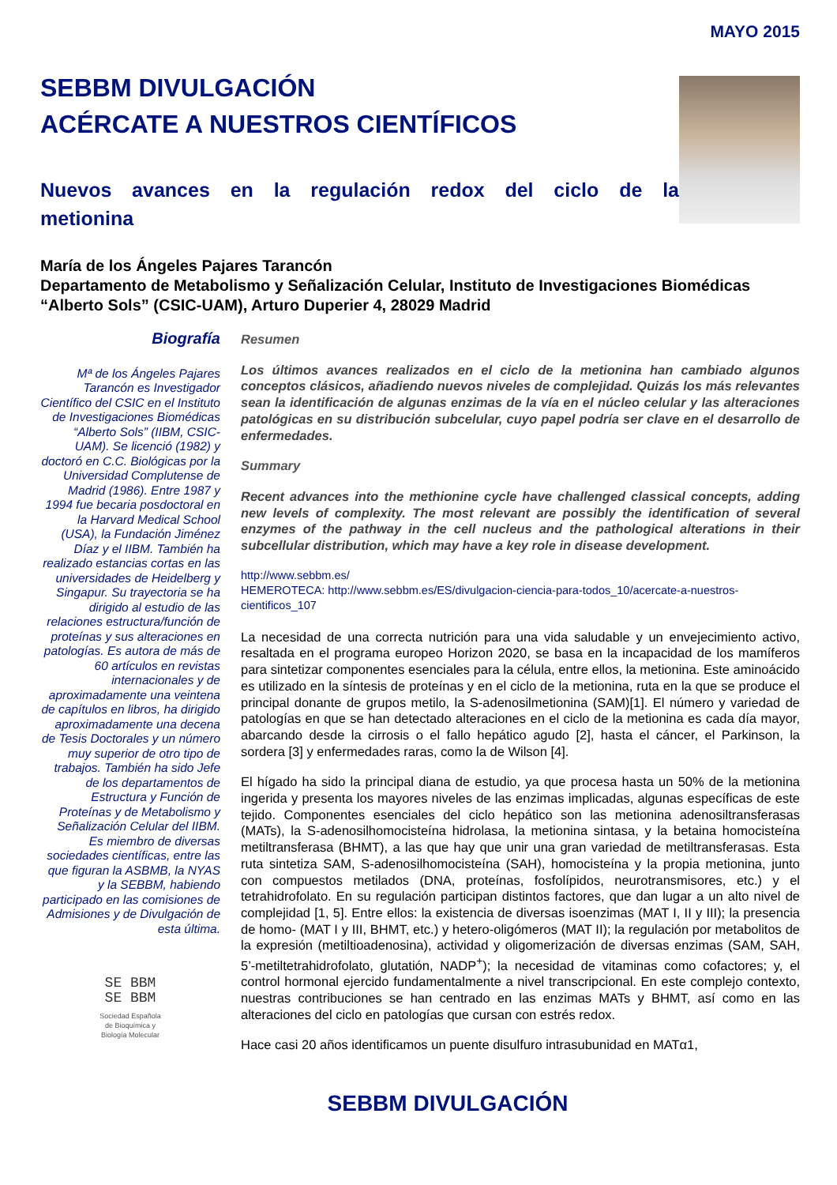MAYO 2015
SEBBM DIVULGACIÓN
ACÉRCATE A NUESTROS CIENTÍFICOS
Nuevos avances en la regulación redox del ciclo de la metionina
María de los Ángeles Pajares Tarancón
Departamento de Metabolismo y Señalización Celular, Instituto de Investigaciones Biomédicas “Alberto Sols” (CSIC-UAM), Arturo Duperier 4, 28029 Madrid
Biografía
Mª de los Ángeles Pajares Tarancón es Investigador Científico del CSIC en el Instituto de Investigaciones Biomédicas “Alberto Sols” (IIBM, CSIC-UAM). Se licenció (1982) y doctoró en C.C. Biológicas por la Universidad Complutense de Madrid (1986). Entre 1987 y 1994 fue becaria posdoctoral en la Harvard Medical School (USA), la Fundación Jiménez Díaz y el IIBM. También ha realizado estancias cortas en las universidades de Heidelberg y Singapur. Su trayectoria se ha dirigido al estudio de las relaciones estructura/función de proteínas y sus alteraciones en patologías. Es autora de más de 60 artículos en revistas internacionales y de aproximadamente una veintena de capítulos en libros, ha dirigido aproximadamente una decena de Tesis Doctorales y un número muy superior de otro tipo de trabajos. También ha sido Jefe de los departamentos de Estructura y Función de Proteínas y de Metabolismo y Señalización Celular del IIBM. Es miembro de diversas sociedades científicas, entre las que figuran la ASBMB, la NYAS y la SEBBM, habiendo participado en las comisiones de Admisiones y de Divulgación de esta última.
SE BBM
SE BBM
Sociedad Española
de Bioquímica y
Biología Molecular
Resumen
Los últimos avances realizados en el ciclo de la metionina han cambiado algunos conceptos clásicos, añadiendo nuevos niveles de complejidad. Quizás los más relevantes sean la identificación de algunas enzimas de la vía en el núcleo celular y las alteraciones patológicas en su distribución subcelular, cuyo papel podría ser clave en el desarrollo de enfermedades.
Summary
Recent advances into the methionine cycle have challenged classical concepts, adding new levels of complexity. The most relevant are possibly the identification of several enzymes of the pathway in the cell nucleus and the pathological alterations in their subcellular distribution, which may have a key role in disease development.
http://www.sebbm.es/
HEMEROTECA: http://www.sebbm.es/ES/divulgacion-ciencia-para-todos_10/acercate-a-nuestros-cientificos_107
La necesidad de una correcta nutrición para una vida saludable y un envejecimiento activo, resaltada en el programa europeo Horizon 2020, se basa en la incapacidad de los mamíferos para sintetizar componentes esenciales para la célula, entre ellos, la metionina. Este aminoácido es utilizado en la síntesis de proteínas y en el ciclo de la metionina, ruta en la que se produce el principal donante de grupos metilo, la S-adenosilmetionina (SAM)[1]. El número y variedad de patologías en que se han detectado alteraciones en el ciclo de la metionina es cada día mayor, abarcando desde la cirrosis o el fallo hepático agudo [2], hasta el cáncer, el Parkinson, la sordera [3] y enfermedades raras, como la de Wilson [4].
El hígado ha sido la principal diana de estudio, ya que procesa hasta un 50% de la metionina ingerida y presenta los mayores niveles de las enzimas implicadas, algunas específicas de este tejido. Componentes esenciales del ciclo hepático son las metionina adenosiltransferasas (MATs), la S-adenosilhomocisteína hidrolasa, la metionina sintasa, y la betaina homocisteína metiltransferasa (BHMT), a las que hay que unir una gran variedad de metiltransferasas. Esta ruta sintetiza SAM, S-adenosilhomocisteína (SAH), homocisteína y la propia metionina, junto con compuestos metilados (DNA, proteínas, fosfolípidos, neurotransmisores, etc.) y el tetrahidrofolato. En su regulación participan distintos factores, que dan lugar a un alto nivel de complejidad [1, 5]. Entre ellos: la existencia de diversas isoenzimas (MAT I, II y III); la presencia de homo- (MAT I y III, BHMT, etc.) y hetero-oligómeros (MAT II); la regulación por metabolitos de la expresión (metiltioadenosina), actividad y oligomerización de diversas enzimas (SAM, SAH, 5’-metiltetrahidrofolato, glutatión, NADP<sup>+</sup>); la necesidad de vitaminas como cofactores; y, el control hormonal ejercido fundamentalmente a nivel transcripcional. En este complejo contexto, nuestras contribuciones se han centrado en las enzimas MATs y BHMT, así como en las alteraciones del ciclo en patologías que cursan con estrés redox.
Hace casi 20 años identificamos un puente disulfuro intrasubunidad en MATα1,
SEBBM DIVULGACIÓN